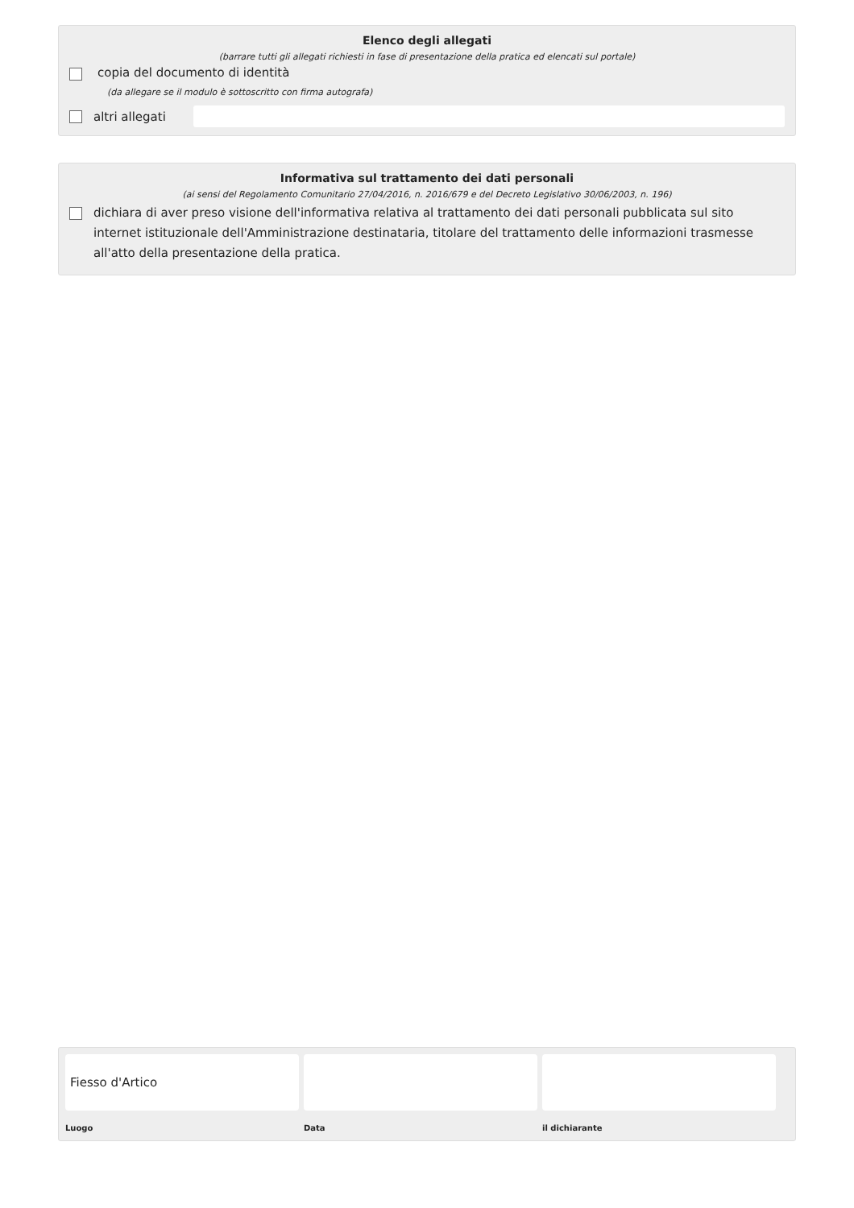Elenco degli allegati
(barrare tutti gli allegati richiesti in fase di presentazione della pratica ed elencati sul portale)
copia del documento di identità
(da allegare se il modulo è sottoscritto con firma autografa)
altri allegati
Informativa sul trattamento dei dati personali
(ai sensi del Regolamento Comunitario 27/04/2016, n. 2016/679 e del Decreto Legislativo 30/06/2003, n. 196)
dichiara di aver preso visione dell'informativa relativa al trattamento dei dati personali pubblicata sul sito internet istituzionale dell'Amministrazione destinataria, titolare del trattamento delle informazioni trasmesse all'atto della presentazione della pratica.
Fiesso d'Artico
Luogo
Data il dichiarante